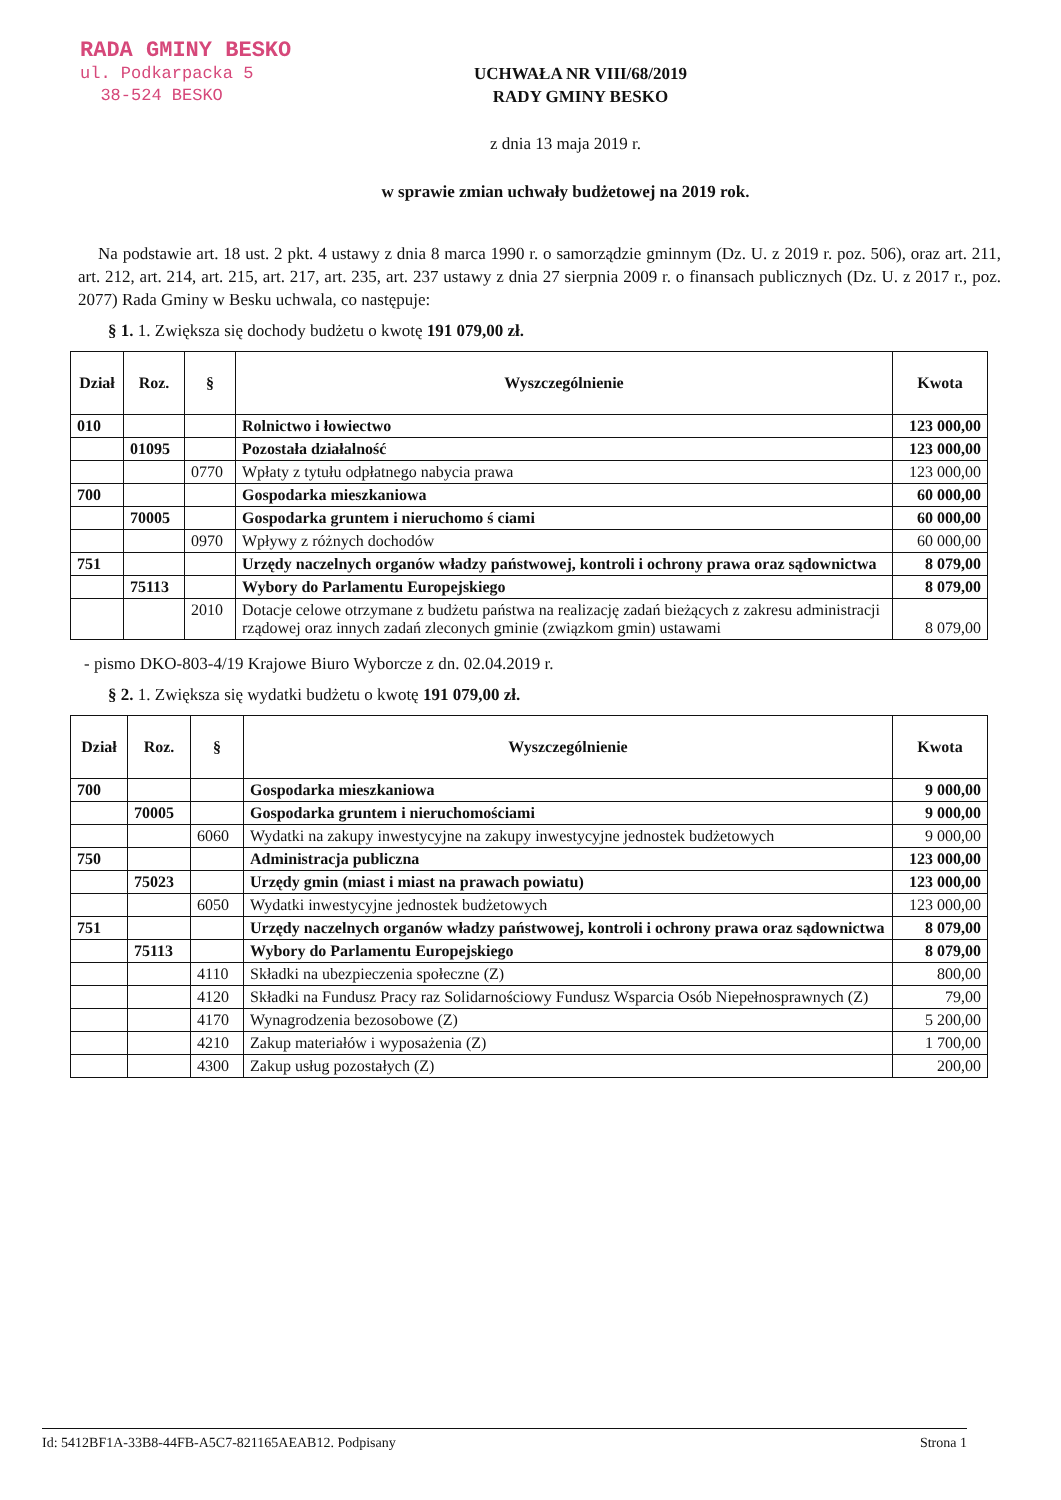RADA GMINY BESKO
ul. Podkarpacka 5
38-524 BESKO
UCHWAŁA NR VIII/68/2019
RADY GMINY BESKO
z dnia 13 maja 2019 r.
w sprawie zmian uchwały budżetowej na 2019 rok.
Na podstawie art. 18 ust. 2 pkt. 4 ustawy z dnia 8 marca 1990 r. o samorządzie gminnym (Dz. U. z 2019 r. poz. 506), oraz art. 211, art. 212, art. 214, art. 215, art. 217, art. 235, art. 237 ustawy z dnia 27 sierpnia 2009 r. o finansach publicznych (Dz. U. z 2017 r., poz. 2077) Rada Gminy w Besku uchwala, co następuje:
§ 1. 1. Zwiększa się dochody budżetu o kwotę 191 079,00 zł.
| Dział | Roz. | § | Wyszczególnienie | Kwota |
| --- | --- | --- | --- | --- |
| 010 | | | Rolnictwo i łowiectwo | 123 000,00 |
| | 01095 | | Pozostała działalność | 123 000,00 |
| | | 0770 | Wpłaty z tytułu odpłatnego nabycia prawa | 123 000,00 |
| 700 | | | Gospodarka mieszkaniowa | 60 000,00 |
| | 70005 | | Gospodarka gruntem i nieruchomo ś ciami | 60 000,00 |
| | | 0970 | Wpływy z różnych dochodów | 60 000,00 |
| 751 | | | Urzędy naczelnych organów władzy państwowej, kontroli i ochrony prawa oraz sądownictwa | 8 079,00 |
| | 75113 | | Wybory do Parlamentu Europejskiego | 8 079,00 |
| | | 2010 | Dotacje celowe otrzymane z budżetu państwa na realizację zadań bieżących z zakresu administracji rządowej oraz innych zadań zleconych gminie (związkom gmin) ustawami | 8 079,00 |
- pismo DKO-803-4/19 Krajowe Biuro Wyborcze z dn. 02.04.2019 r.
§ 2. 1. Zwiększa się wydatki budżetu o kwotę 191 079,00 zł.
| Dział | Roz. | § | Wyszczególnienie | Kwota |
| --- | --- | --- | --- | --- |
| 700 | | | Gospodarka mieszkaniowa | 9 000,00 |
| | 70005 | | Gospodarka gruntem i nieruchomościami | 9 000,00 |
| | | 6060 | Wydatki na zakupy inwestycyjne na zakupy inwestycyjne jednostek budżetowych | 9 000,00 |
| 750 | | | Administracja publiczna | 123 000,00 |
| | 75023 | | Urzędy gmin (miast i miast na prawach powiatu) | 123 000,00 |
| | | 6050 | Wydatki inwestycyjne jednostek budżetowych | 123 000,00 |
| 751 | | | Urzędy naczelnych organów władzy państwowej, kontroli i ochrony prawa oraz sądownictwa | 8 079,00 |
| | 75113 | | Wybory do Parlamentu Europejskiego | 8 079,00 |
| | | 4110 | Składki na ubezpieczenia społeczne (Z) | 800,00 |
| | | 4120 | Składki na Fundusz Pracy raz Solidarnościowy Fundusz Wsparcia Osób Niepełnosprawnych (Z) | 79,00 |
| | | 4170 | Wynagrodzenia bezosobowe (Z) | 5 200,00 |
| | | 4210 | Zakup materiałów i wyposażenia (Z) | 1 700,00 |
| | | 4300 | Zakup usług pozostałych (Z) | 200,00 |
Id: 5412BF1A-33B8-44FB-A5C7-821165AEAB12. Podpisany Strona 1